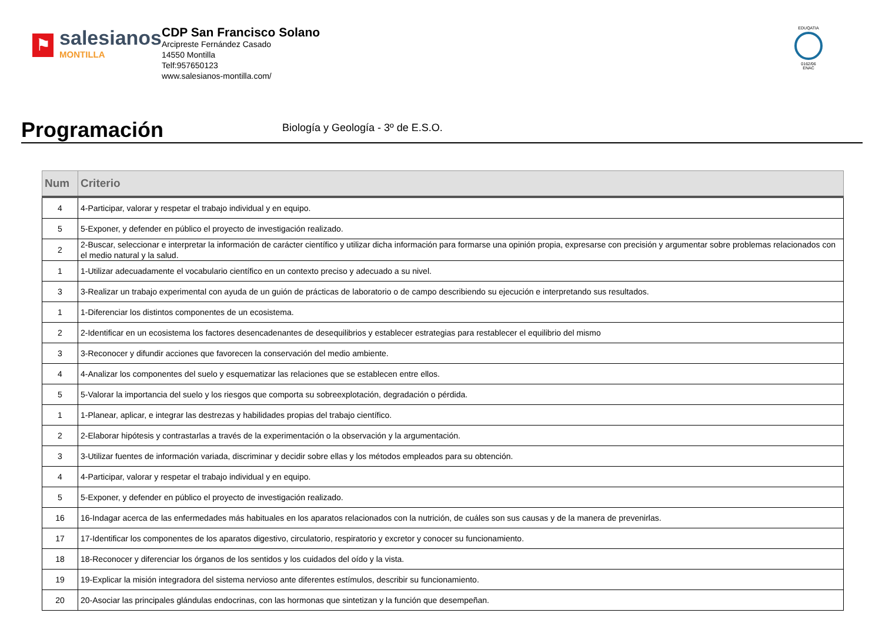⚑
salesianos
MONTILLA
CDP San Francisco Solano
Arcipreste Fernández Casado
14550 Montilla
Telf:957650123
www.salesianos-montilla.com/
EDUQATIA
0162/06
ENAC
Programación
Biología y Geología - 3º de E.S.O.
| Num | Criterio |
| --- | --- |
| 4 | 4-Participar, valorar y respetar el trabajo individual y en equipo. |
| 5 | 5-Exponer, y defender en público el proyecto de investigación realizado. |
| 2 | 2-Buscar, seleccionar e interpretar la información de carácter científico y utilizar dicha información para formarse una opinión propia, expresarse con precisión y argumentar sobre problemas relacionados con el medio natural y la salud. |
| 1 | 1-Utilizar adecuadamente el vocabulario científico en un contexto preciso y adecuado a su nivel. |
| 3 | 3-Realizar un trabajo experimental con ayuda de un guión de prácticas de laboratorio o de campo describiendo su ejecución e interpretando sus resultados. |
| 1 | 1-Diferenciar los distintos componentes de un ecosistema. |
| 2 | 2-Identificar en un ecosistema los factores desencadenantes de desequilibrios y establecer estrategias para restablecer el equilibrio del mismo |
| 3 | 3-Reconocer y difundir acciones que favorecen la conservación del medio ambiente. |
| 4 | 4-Analizar los componentes del suelo y esquematizar las relaciones que se establecen entre ellos. |
| 5 | 5-Valorar la importancia del suelo y los riesgos que comporta su sobreexplotación, degradación o pérdida. |
| 1 | 1-Planear, aplicar, e integrar las destrezas y habilidades propias del trabajo científico. |
| 2 | 2-Elaborar hipótesis y contrastarlas a través de la experimentación o la observación y la argumentación. |
| 3 | 3-Utilizar fuentes de información variada, discriminar y decidir sobre ellas y los métodos empleados para su obtención. |
| 4 | 4-Participar, valorar y respetar el trabajo individual y en equipo. |
| 5 | 5-Exponer, y defender en público el proyecto de investigación realizado. |
| 16 | 16-Indagar acerca de las enfermedades más habituales en los aparatos relacionados con la nutrición, de cuáles son sus causas y de la manera de prevenirlas. |
| 17 | 17-Identificar los componentes de los aparatos digestivo, circulatorio, respiratorio y excretor y conocer su funcionamiento. |
| 18 | 18-Reconocer y diferenciar los órganos de los sentidos y los cuidados del oído y la vista. |
| 19 | 19-Explicar la misión integradora del sistema nervioso ante diferentes estímulos, describir su funcionamiento. |
| 20 | 20-Asociar las principales glándulas endocrinas, con las hormonas que sintetizan y la función que desempeñan. |